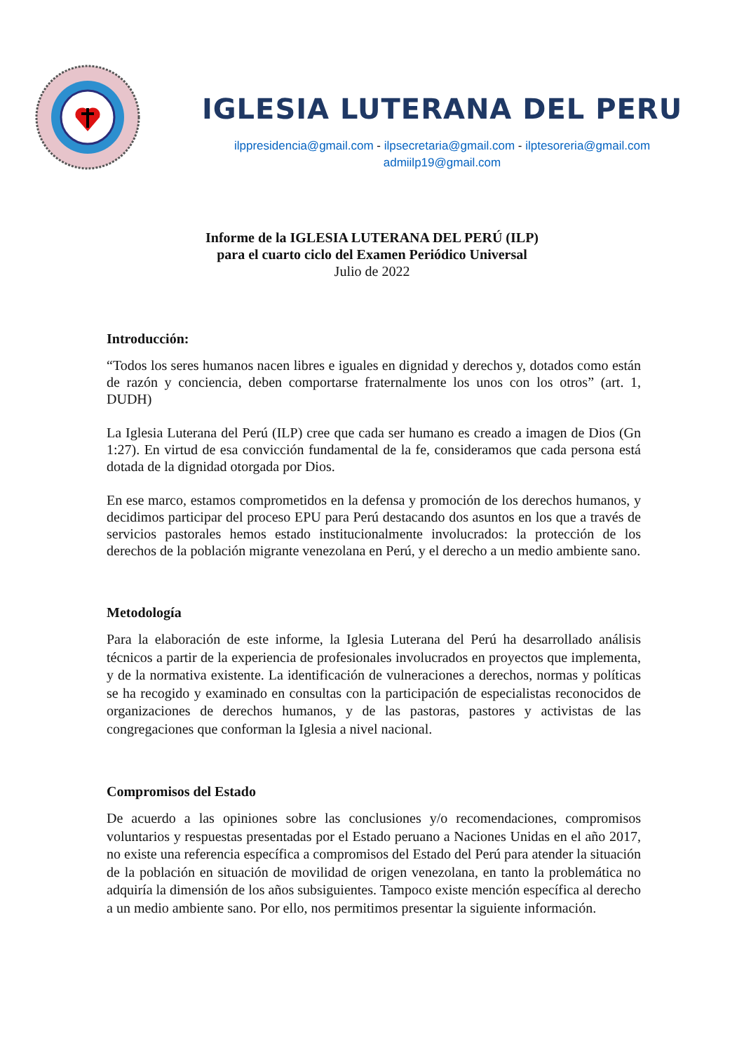IGLESIA LUTERANA DEL PERU
ilppresidencia@gmail.com - ilpsecretaria@gmail.com - ilptesoreria@gmail.com
admiilp19@gmail.com
Informe de la IGLESIA LUTERANA DEL PERÚ (ILP)
para el cuarto ciclo del Examen Periódico Universal
Julio de 2022
Introducción:
“Todos los seres humanos nacen libres e iguales en dignidad y derechos y, dotados como están de razón y conciencia, deben comportarse fraternalmente los unos con los otros” (art. 1, DUDH)
La Iglesia Luterana del Perú (ILP) cree que cada ser humano es creado a imagen de Dios (Gn 1:27). En virtud de esa convicción fundamental de la fe, consideramos que cada persona está dotada de la dignidad otorgada por Dios.
En ese marco, estamos comprometidos en la defensa y promoción de los derechos humanos, y decidimos participar del proceso EPU para Perú destacando dos asuntos en los que a través de servicios pastorales hemos estado institucionalmente involucrados: la protección de los derechos de la población migrante venezolana en Perú, y el derecho a un medio ambiente sano.
Metodología
Para la elaboración de este informe, la Iglesia Luterana del Perú ha desarrollado análisis técnicos a partir de la experiencia de profesionales involucrados en proyectos que implementa, y de la normativa existente. La identificación de vulneraciones a derechos, normas y políticas se ha recogido y examinado en consultas con la participación de especialistas reconocidos de organizaciones de derechos humanos, y de las pastoras, pastores y activistas de las congregaciones que conforman la Iglesia a nivel nacional.
Compromisos del Estado
De acuerdo a las opiniones sobre las conclusiones y/o recomendaciones, compromisos voluntarios y respuestas presentadas por el Estado peruano a Naciones Unidas en el año 2017, no existe una referencia específica a compromisos del Estado del Perú para atender la situación de la población en situación de movilidad de origen venezolana, en tanto la problemática no adquiría la dimensión de los años subsiguientes. Tampoco existe mención específica al derecho a un medio ambiente sano. Por ello, nos permitimos presentar la siguiente información.